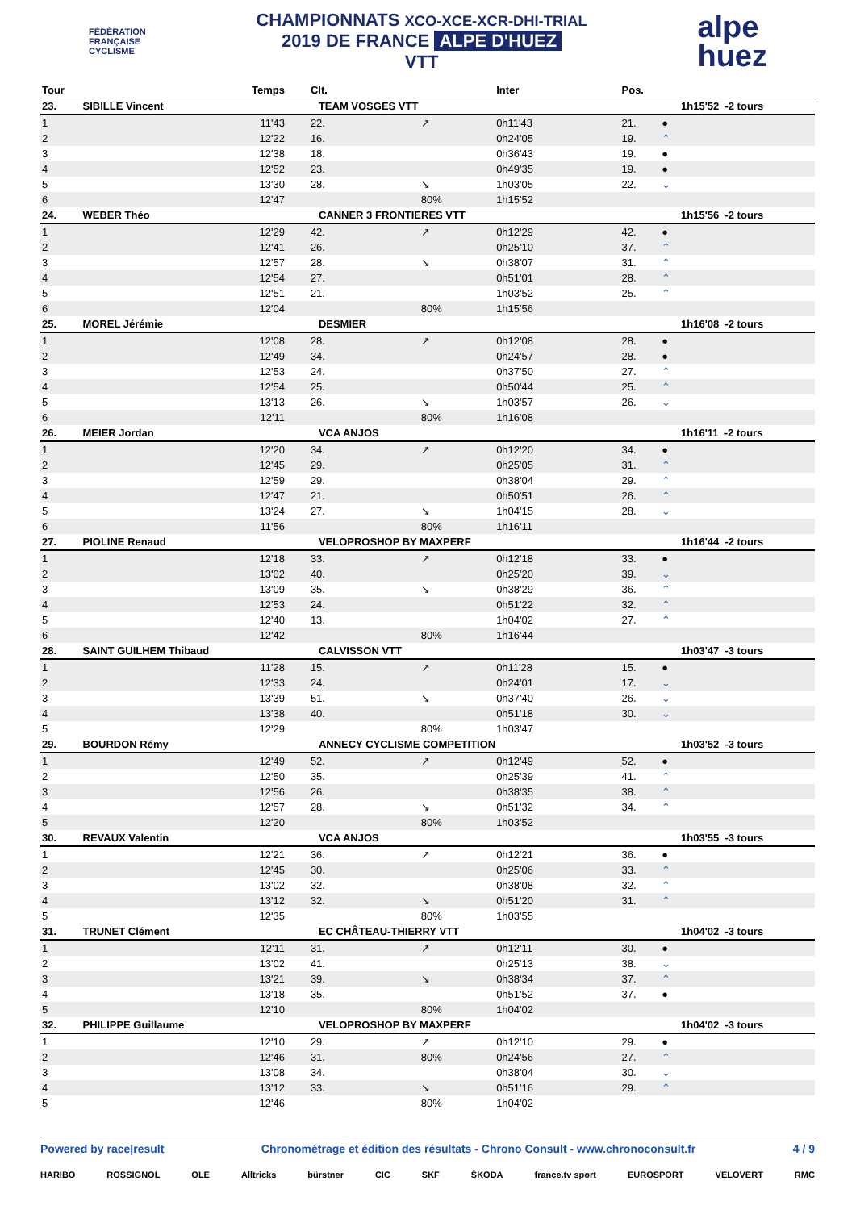FÉDÉRATION
FRANÇAISE
CYCLISME
CHAMPIONNATS XCO-XCE-XCR-DHI-TRIAL
2019 DE FRANCE ALPE D'HUEZ
VTT
alpe
huez
| Tour | Temps | Clt. | | Inter | Pos. | | |
| --- | --- | --- | --- | --- | --- | --- | --- |
| 23. | SIBILLE Vincent | TEAM VOSGES VTT | | | | | 1h15'52 -2 tours |
| 1 | 11'43 | 22. | ↗ | 0h11'43 | 21. | ● | |
| 2 | 12'22 | 16. | | 0h24'05 | 19. | ⌃ | |
| 3 | 12'38 | 18. | | 0h36'43 | 19. | ● | |
| 4 | 12'52 | 23. | | 0h49'35 | 19. | ● | |
| 5 | 13'30 | 28. | ↘ | 1h03'05 | 22. | ⌄ | |
| 6 | 12'47 | | 80% | 1h15'52 | | | |
| 24. | WEBER Théo | CANNER 3 FRONTIERES VTT | | | | | 1h15'56 -2 tours |
| 1 | 12'29 | 42. | ↗ | 0h12'29 | 42. | ● | |
| 2 | 12'41 | 26. | | 0h25'10 | 37. | ⌃ | |
| 3 | 12'57 | 28. | ↘ | 0h38'07 | 31. | ⌃ | |
| 4 | 12'54 | 27. | | 0h51'01 | 28. | ⌃ | |
| 5 | 12'51 | 21. | | 1h03'52 | 25. | ⌃ | |
| 6 | 12'04 | | 80% | 1h15'56 | | | |
| 25. | MOREL Jérémie | DESMIER | | | | | 1h16'08 -2 tours |
| 1 | 12'08 | 28. | ↗ | 0h12'08 | 28. | ● | |
| 2 | 12'49 | 34. | | 0h24'57 | 28. | ● | |
| 3 | 12'53 | 24. | | 0h37'50 | 27. | ⌃ | |
| 4 | 12'54 | 25. | | 0h50'44 | 25. | ⌃ | |
| 5 | 13'13 | 26. | ↘ | 1h03'57 | 26. | ⌄ | |
| 6 | 12'11 | | 80% | 1h16'08 | | | |
| 26. | MEIER Jordan | VCA ANJOS | | | | | 1h16'11 -2 tours |
| 1 | 12'20 | 34. | ↗ | 0h12'20 | 34. | ● | |
| 2 | 12'45 | 29. | | 0h25'05 | 31. | ⌃ | |
| 3 | 12'59 | 29. | | 0h38'04 | 29. | ⌃ | |
| 4 | 12'47 | 21. | | 0h50'51 | 26. | ⌃ | |
| 5 | 13'24 | 27. | ↘ | 1h04'15 | 28. | ⌄ | |
| 6 | 11'56 | | 80% | 1h16'11 | | | |
| 27. | PIOLINE Renaud | VELOPROSHOP BY MAXPERF | | | | | 1h16'44 -2 tours |
| 1 | 12'18 | 33. | ↗ | 0h12'18 | 33. | ● | |
| 2 | 13'02 | 40. | | 0h25'20 | 39. | ⌄ | |
| 3 | 13'09 | 35. | ↘ | 0h38'29 | 36. | ⌃ | |
| 4 | 12'53 | 24. | | 0h51'22 | 32. | ⌃ | |
| 5 | 12'40 | 13. | | 1h04'02 | 27. | ⌃ | |
| 6 | 12'42 | | 80% | 1h16'44 | | | |
| 28. | SAINT GUILHEM Thibaud | CALVISSON VTT | | | | | 1h03'47 -3 tours |
| 1 | 11'28 | 15. | ↗ | 0h11'28 | 15. | ● | |
| 2 | 12'33 | 24. | | 0h24'01 | 17. | ⌄ | |
| 3 | 13'39 | 51. | ↘ | 0h37'40 | 26. | ⌄ | |
| 4 | 13'38 | 40. | | 0h51'18 | 30. | ⌄ | |
| 5 | 12'29 | | 80% | 1h03'47 | | | |
| 29. | BOURDON Rémy | ANNECY CYCLISME COMPETITION | | | | | 1h03'52 -3 tours |
| 1 | 12'49 | 52. | ↗ | 0h12'49 | 52. | ● | |
| 2 | 12'50 | 35. | | 0h25'39 | 41. | ⌃ | |
| 3 | 12'56 | 26. | | 0h38'35 | 38. | ⌃ | |
| 4 | 12'57 | 28. | ↘ | 0h51'32 | 34. | ⌃ | |
| 5 | 12'20 | | 80% | 1h03'52 | | | |
| 30. | REVAUX Valentin | VCA ANJOS | | | | | 1h03'55 -3 tours |
| 1 | 12'21 | 36. | ↗ | 0h12'21 | 36. | ● | |
| 2 | 12'45 | 30. | | 0h25'06 | 33. | ⌃ | |
| 3 | 13'02 | 32. | | 0h38'08 | 32. | ⌃ | |
| 4 | 13'12 | 32. | ↘ | 0h51'20 | 31. | ⌃ | |
| 5 | 12'35 | | 80% | 1h03'55 | | | |
| 31. | TRUNET Clément | EC CHÂTEAU-THIERRY VTT | | | | | 1h04'02 -3 tours |
| 1 | 12'11 | 31. | ↗ | 0h12'11 | 30. | ● | |
| 2 | 13'02 | 41. | | 0h25'13 | 38. | ⌄ | |
| 3 | 13'21 | 39. | ↘ | 0h38'34 | 37. | ⌃ | |
| 4 | 13'18 | 35. | | 0h51'52 | 37. | ● | |
| 5 | 12'10 | | 80% | 1h04'02 | | | |
| 32. | PHILIPPE Guillaume | VELOPROSHOP BY MAXPERF | | | | | 1h04'02 -3 tours |
| 1 | 12'10 | 29. | ↗ | 0h12'10 | 29. | ● | |
| 2 | 12'46 | 31. | 80% | 0h24'56 | 27. | ⌃ | |
| 3 | 13'08 | 34. | | 0h38'04 | 30. | ⌄ | |
| 4 | 13'12 | 33. | ↘ | 0h51'16 | 29. | ⌃ | |
| 5 | 12'46 | | 80% | 1h04'02 | | | |
Powered by race|result Chronométrage et édition des résultats - Chrono Consult - www.chronoconsult.fr 4 / 9
HARIBO ROSSIGNOL OLE Alltricks bürstner CIC SKF ŠKODA france.tv sport EUROSPORT VELOVERT RMC